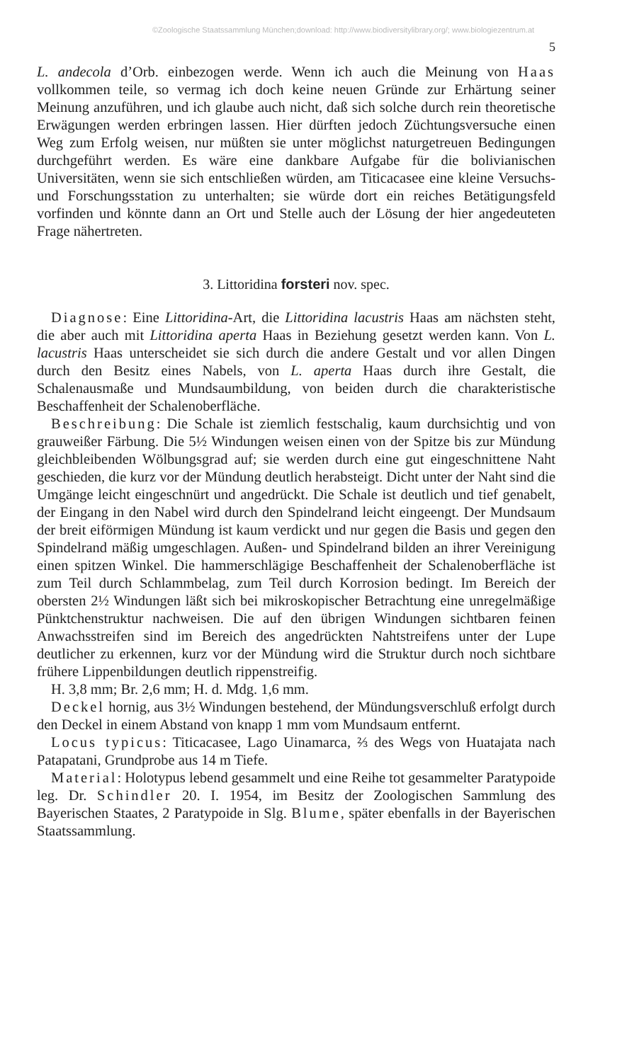©Zoologische Staatssammlung München;download: http://www.biodiversitylibrary.org/; www.biologiezentrum.at
5
L. andecola d’Orb. einbezogen werde. Wenn ich auch die Meinung von Haas vollkommen teile, so vermag ich doch keine neuen Gründe zur Erhärtung seiner Meinung anzuführen, und ich glaube auch nicht, daß sich solche durch rein theoretische Erwägungen werden erbringen lassen. Hier dürften jedoch Züchtungsversuche einen Weg zum Erfolg weisen, nur müßten sie unter möglichst naturgetreuen Bedingungen durchgeführt werden. Es wäre eine dankbare Aufgabe für die bolivianischen Universitäten, wenn sie sich entschließen würden, am Titicacasee eine kleine Versuchs- und Forschungsstation zu unterhalten; sie würde dort ein reiches Betätigungsfeld vorfinden und könnte dann an Ort und Stelle auch der Lösung der hier angedeuteten Frage nähertreten.
3. Littoridina forsteri nov. spec.
Diagnose: Eine Littoridina-Art, die Littoridina lacustris Haas am nächsten steht, die aber auch mit Littoridina aperta Haas in Beziehung gesetzt werden kann. Von L. lacustris Haas unterscheidet sie sich durch die andere Gestalt und vor allen Dingen durch den Besitz eines Nabels, von L. aperta Haas durch ihre Gestalt, die Schalenausmaße und Mundsaumbildung, von beiden durch die charakteristische Beschaffenheit der Schalenoberfläche.
Beschreibung: Die Schale ist ziemlich festschalig, kaum durchsichtig und von grauweißer Färbung. Die 5½ Windungen weisen einen von der Spitze bis zur Mündung gleichbleibenden Wölbungsgrad auf; sie werden durch eine gut eingeschnittene Naht geschieden, die kurz vor der Mündung deutlich herabsteigt. Dicht unter der Naht sind die Umgänge leicht eingeschnürt und angedrückt. Die Schale ist deutlich und tief genabelt, der Eingang in den Nabel wird durch den Spindelrand leicht eingeengt. Der Mundsaum der breit eiförmigen Mündung ist kaum verdickt und nur gegen die Basis und gegen den Spindelrand mäßig umgeschlagen. Außen- und Spindelrand bilden an ihrer Vereinigung einen spitzen Winkel. Die hammerschlägige Beschaffenheit der Schalenoberfläche ist zum Teil durch Schlammbelag, zum Teil durch Korrosion bedingt. Im Bereich der obersten 2½ Windungen läßt sich bei mikroskopischer Betrachtung eine unregelmäßige Pünktchenstruktur nachweisen. Die auf den übrigen Windungen sichtbaren feinen Anwachsstreifen sind im Bereich des angedrückten Nahtstreifens unter der Lupe deutlicher zu erkennen, kurz vor der Mündung wird die Struktur durch noch sichtbare frühere Lippenbildungen deutlich rippenstreifig.
H. 3,8 mm; Br. 2,6 mm; H. d. Mdg. 1,6 mm.
Deckel hornig, aus 3½ Windungen bestehend, der Mündungsverschluß erfolgt durch den Deckel in einem Abstand von knapp 1 mm vom Mundsaum entfernt.
Locus typicus: Titicacasee, Lago Uinamarca, ⅔ des Wegs von Huatajata nach Patapatani, Grundprobe aus 14 m Tiefe.
Material: Holotypus lebend gesammelt und eine Reihe tot gesammelter Paratypoide leg. Dr. Schindler 20. I. 1954, im Besitz der Zoologischen Sammlung des Bayerischen Staates, 2 Paratypoide in Slg. Blume, später ebenfalls in der Bayerischen Staatssammlung.